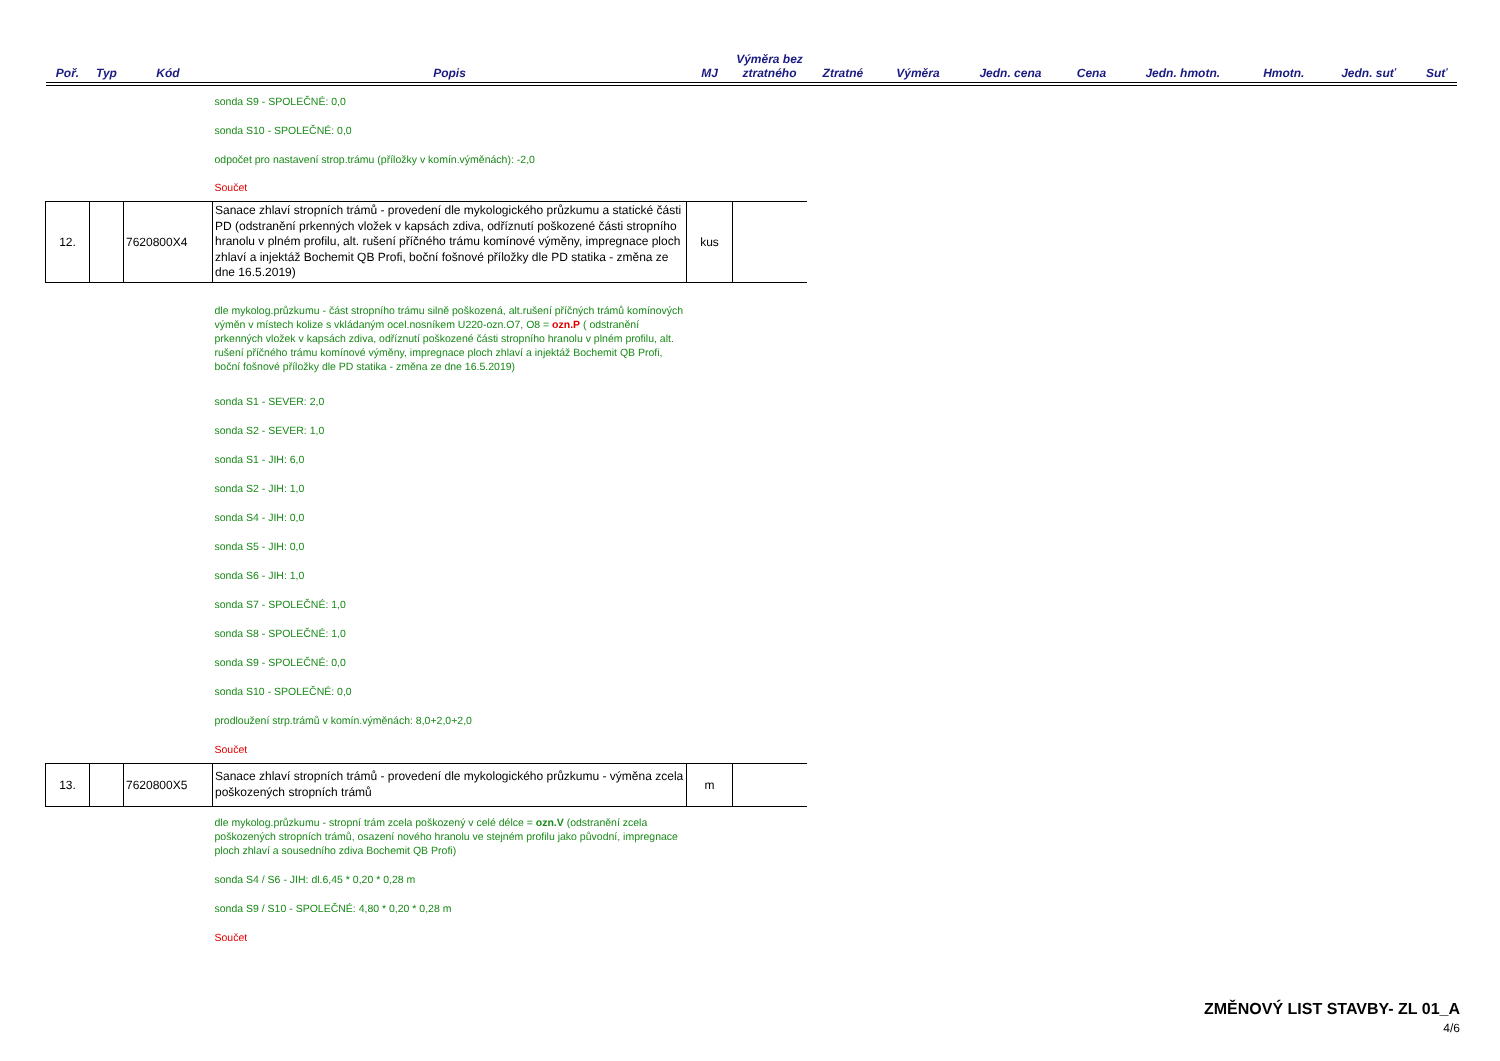| Poř. | Typ | Kód | Popis | MJ | Výměra bez ztratného | Ztratné | Výměra | Jedn. cena | Cena | Jedn. hmotn. | Hmotn. | Jedn. suť | Suť |
| --- | --- | --- | --- | --- | --- | --- | --- | --- | --- | --- | --- | --- | --- |
| | | | sonda S9 - SPOLEČNÉ: 0,0 | | | | | | | | | | |
| | | | sonda S10 - SPOLEČNÉ: 0,0 | | | | | | | | | | |
| | | | odpočet pro nastavení strop.trámu (příložky v komín.výměnách): -2,0 | | | | | | | | | | |
| | | | Součet | | | | | | | | | | |
| 12. | | 7620800X4 | Sanace zhlaví stropních trámů - provedení dle mykologického průzkumu a statické části PD (odstranění prkenných vložek v kapsách zdiva, odříznutí poškozené části stropního hranolu v plném profilu, alt. rušení příčného trámu komínové výměny, impregnace ploch zhlaví a injektáž Bochemit QB Profi, boční fošnové příložky dle PD statika - změna ze dne 16.5.2019) | kus | | | | | | | | | |
| | | | dle mykolog.průzkumu - část stropního trámu silně poškozená, alt.rušení příčných trámů komínových výměn v místech kolize s vkládaným ocel.nosníkem U220-ozn.O7, O8 = ozn.P ( odstranění prkenných vložek v kapsách zdiva, odříznutí poškozené části stropního hranolu v plném profilu, alt. rušení příčného trámu komínové výměny, impregnace ploch zhlaví a injektáž Bochemit QB Profi, boční fošnové příložky dle PD statika - změna ze dne 16.5.2019) | | | | | | | | | | |
| | | | sonda S1 - SEVER: 2,0 | | | | | | | | | | |
| | | | sonda S2 - SEVER: 1,0 | | | | | | | | | | |
| | | | sonda S1 - JIH: 6,0 | | | | | | | | | | |
| | | | sonda S2 - JIH: 1,0 | | | | | | | | | | |
| | | | sonda S4 - JIH: 0,0 | | | | | | | | | | |
| | | | sonda S5 - JIH: 0,0 | | | | | | | | | | |
| | | | sonda S6 - JIH: 1,0 | | | | | | | | | | |
| | | | sonda S7 - SPOLEČNÉ: 1,0 | | | | | | | | | | |
| | | | sonda S8 - SPOLEČNÉ: 1,0 | | | | | | | | | | |
| | | | sonda S9 - SPOLEČNÉ: 0,0 | | | | | | | | | | |
| | | | sonda S10 - SPOLEČNÉ: 0,0 | | | | | | | | | | |
| | | | prodloužení strp.trámů v komín.výměnách: 8,0+2,0+2,0 | | | | | | | | | | |
| | | | Součet | | | | | | | | | | |
| 13. | | 7620800X5 | Sanace zhlaví stropních trámů - provedení dle mykologického průzkumu - výměna zcela poškozených stropních trámů | m | | | | | | | | | |
| | | | dle mykolog.průzkumu - stropní trám zcela poškozený v celé délce = ozn.V (odstranění zcela poškozených stropních trámů, osazení nového hranolu ve stejném profilu jako původní, impregnace ploch zhlaví a sousedního zdiva Bochemit QB Profi) | | | | | | | | | | |
| | | | sonda S4 / S6 - JIH: dl.6,45 * 0,20 * 0,28 m | | | | | | | | | | |
| | | | sonda S9 / S10 - SPOLEČNÉ: 4,80 * 0,20 * 0,28 m | | | | | | | | | | |
| | | | Součet | | | | | | | | | | |
ZMĚNOVÝ LIST STAVBY- ZL 01_A
4/6